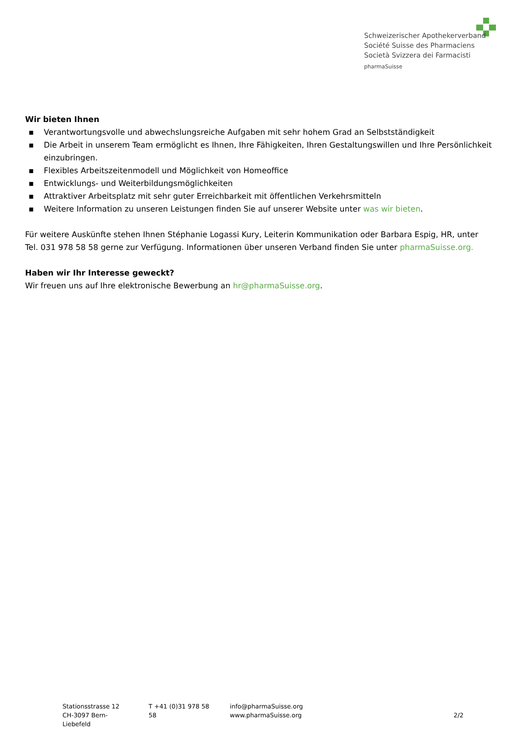Schweizerischer Apothekerverband
Société Suisse des Pharmaciens
Società Svizzera dei Farmacisti
pharmaSuisse
Wir bieten Ihnen
▪ Verantwortungsvolle und abwechslungsreiche Aufgaben mit sehr hohem Grad an Selbstständigkeit
▪ Die Arbeit in unserem Team ermöglicht es Ihnen, Ihre Fähigkeiten, Ihren Gestaltungswillen und Ihre Persönlichkeit einzubringen.
▪ Flexibles Arbeitszeitenmodell und Möglichkeit von Homeoffice
▪ Entwicklungs- und Weiterbildungsmöglichkeiten
▪ Attraktiver Arbeitsplatz mit sehr guter Erreichbarkeit mit öffentlichen Verkehrsmitteln
▪ Weitere Information zu unseren Leistungen finden Sie auf unserer Website unter was wir bieten.
Für weitere Auskünfte stehen Ihnen Stéphanie Logassi Kury, Leiterin Kommunikation oder Barbara Espig, HR, unter Tel. 031 978 58 58 gerne zur Verfügung. Informationen über unseren Verband finden Sie unter pharmaSuisse.org.
Haben wir Ihr Interesse geweckt?
Wir freuen uns auf Ihre elektronische Bewerbung an hr@pharmaSuisse.org.
Stationsstrasse 12
CH-3097 Bern-Liebefeld
T +41 (0)31 978 58 58
info@pharmaSuisse.org
www.pharmaSuisse.org
2/2